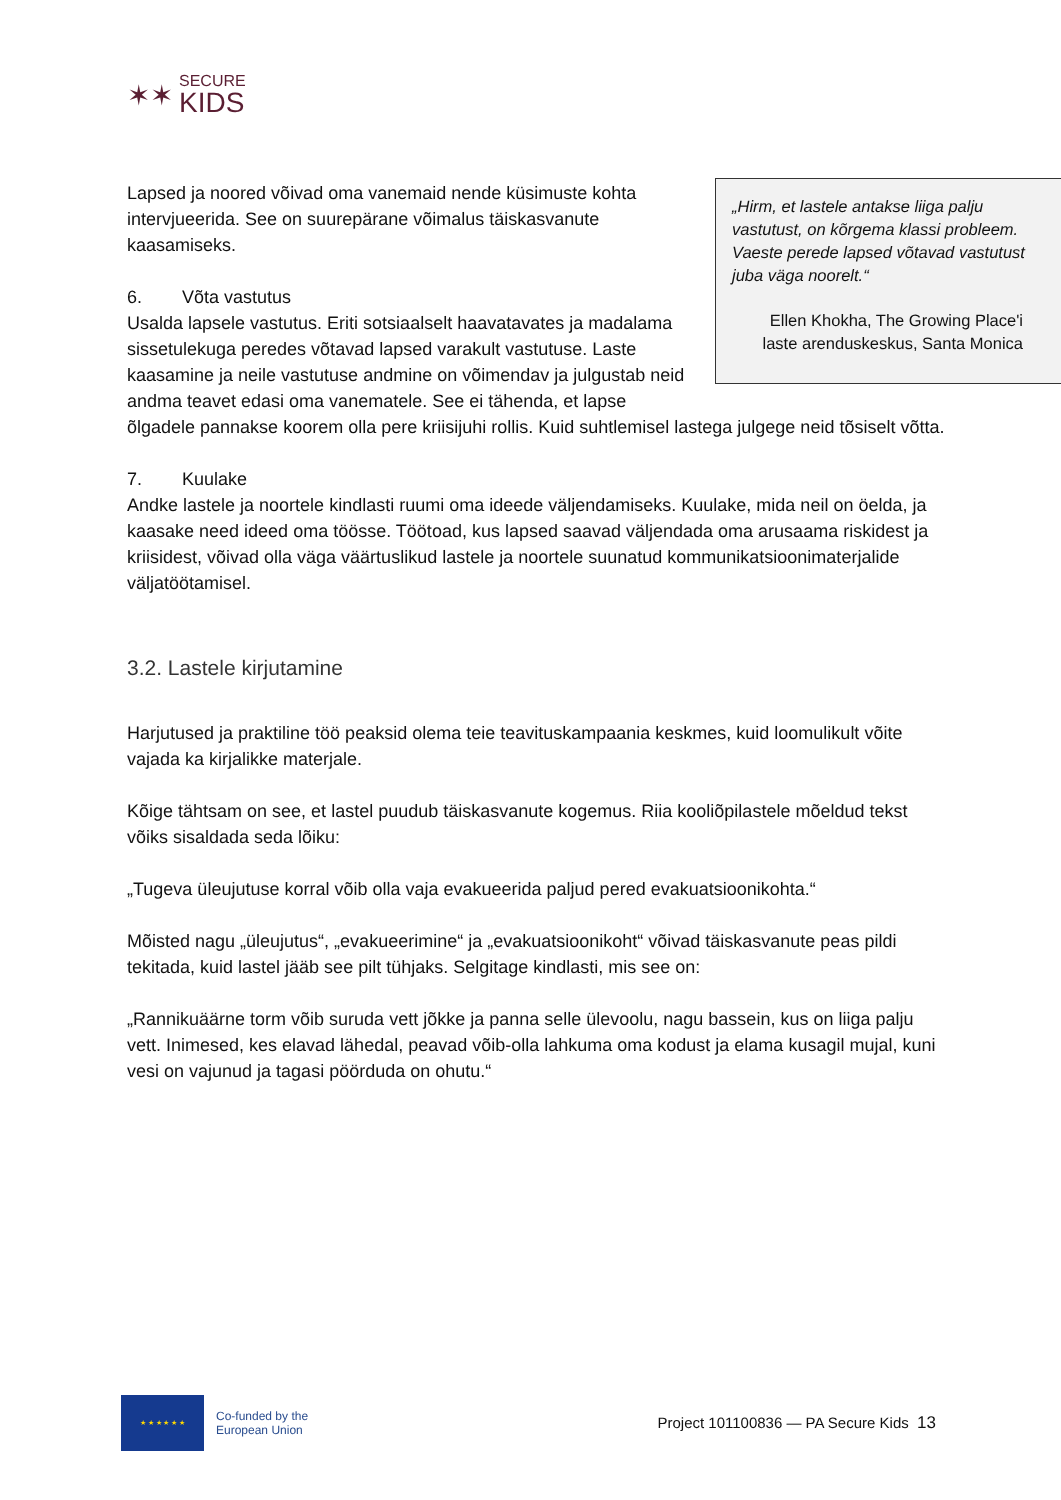✶✶
SECURE
KIDS
„Hirm, et lastele antakse liiga palju vastutust, on kõrgema klassi probleem. Vaeste perede lapsed võtavad vastutust juba väga noorelt.“
Ellen Khokha, The Growing Place'i laste arenduskeskus, Santa Monica
Lapsed ja noored võivad oma vanemaid nende küsimuste kohta intervjueerida. See on suurepärane võimalus täiskasvanute kaasamiseks.
6. Võta vastutus
Usalda lapsele vastutus. Eriti sotsiaalselt haavatavates ja madalama sissetulekuga peredes võtavad lapsed varakult vastutuse. Laste kaasamine ja neile vastutuse andmine on võimendav ja julgustab neid andma teavet edasi oma vanematele. See ei tähenda, et lapse õlgadele pannakse koorem olla pere kriisijuhi rollis. Kuid suhtlemisel lastega julgege neid tõsiselt võtta.
7. Kuulake
Andke lastele ja noortele kindlasti ruumi oma ideede väljendamiseks. Kuulake, mida neil on öelda, ja kaasake need ideed oma töösse. Töötoad, kus lapsed saavad väljendada oma arusaama riskidest ja kriisidest, võivad olla väga väärtuslikud lastele ja noortele suunatud kommunikatsioonimaterjalide väljatöötamisel.
3.2. Lastele kirjutamine
Harjutused ja praktiline töö peaksid olema teie teavituskampaania keskmes, kuid loomulikult võite vajada ka kirjalikke materjale.
Kõige tähtsam on see, et lastel puudub täiskasvanute kogemus. Riia kooliõpilastele mõeldud tekst võiks sisaldada seda lõiku:
„Tugeva üleujutuse korral võib olla vaja evakueerida paljud pered evakuatsioonikohta.“
Mõisted nagu „üleujutus“, „evakueerimine“ ja „evakuatsioonikoht“ võivad täiskasvanute peas pildi tekitada, kuid lastel jääb see pilt tühjaks. Selgitage kindlasti, mis see on:
„Rannikuäärne torm võib suruda vett jõkke ja panna selle ülevoolu, nagu bassein, kus on liiga palju vett. Inimesed, kes elavad lähedal, peavad võib-olla lahkuma oma kodust ja elama kusagil mujal, kuni vesi on vajunud ja tagasi pöörduda on ohutu.“
★ ★ ★ ★ ★ ★
Co-funded by the
European Union
Project 101100836 — PA Secure Kids 13